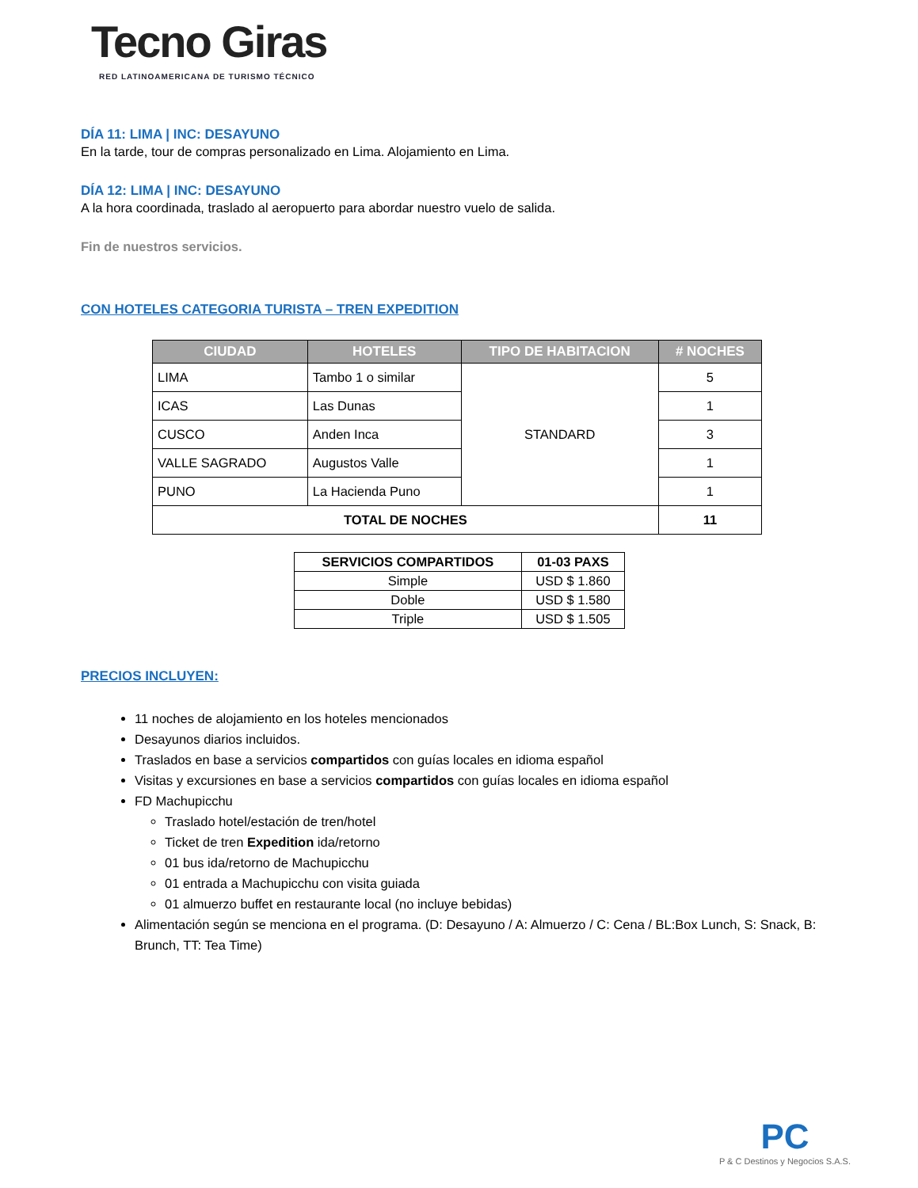Tecno Giras
RED LATINOAMERICANA DE TURISMO TÉCNICO
DÍA 11: LIMA | INC: DESAYUNO
En la tarde, tour de compras personalizado en Lima. Alojamiento en Lima.
DÍA 12: LIMA | INC: DESAYUNO
A la hora coordinada, traslado al aeropuerto para abordar nuestro vuelo de salida.
Fin de nuestros servicios.
CON HOTELES CATEGORIA TURISTA – TREN EXPEDITION
| CIUDAD | HOTELES | TIPO DE HABITACION | # NOCHES |
| --- | --- | --- | --- |
| LIMA | Tambo 1 o similar | STANDARD | 5 |
| ICAS | Las Dunas | | 1 |
| CUSCO | Anden Inca | | 3 |
| VALLE SAGRADO | Augustos Valle | | 1 |
| PUNO | La Hacienda Puno | | 1 |
| TOTAL DE NOCHES | | | 11 |
| SERVICIOS COMPARTIDOS | 01-03 PAXS |
| --- | --- |
| Simple | USD $ 1.860 |
| Doble | USD $ 1.580 |
| Triple | USD $ 1.505 |
PRECIOS INCLUYEN:
11 noches de alojamiento en los hoteles mencionados
Desayunos diarios incluidos.
Traslados en base a servicios compartidos con guías locales en idioma español
Visitas y excursiones en base a servicios compartidos con guías locales en idioma español
FD Machupicchu
Traslado hotel/estación de tren/hotel
Ticket de tren Expedition ida/retorno
01 bus ida/retorno de Machupicchu
01 entrada a Machupicchu con visita guiada
01 almuerzo buffet en restaurante local (no incluye bebidas)
Alimentación según se menciona en el programa. (D: Desayuno / A: Almuerzo / C: Cena / BL:Box Lunch, S: Snack, B: Brunch, TT: Tea Time)
PC
P & C Destinos y Negocios S.A.S.